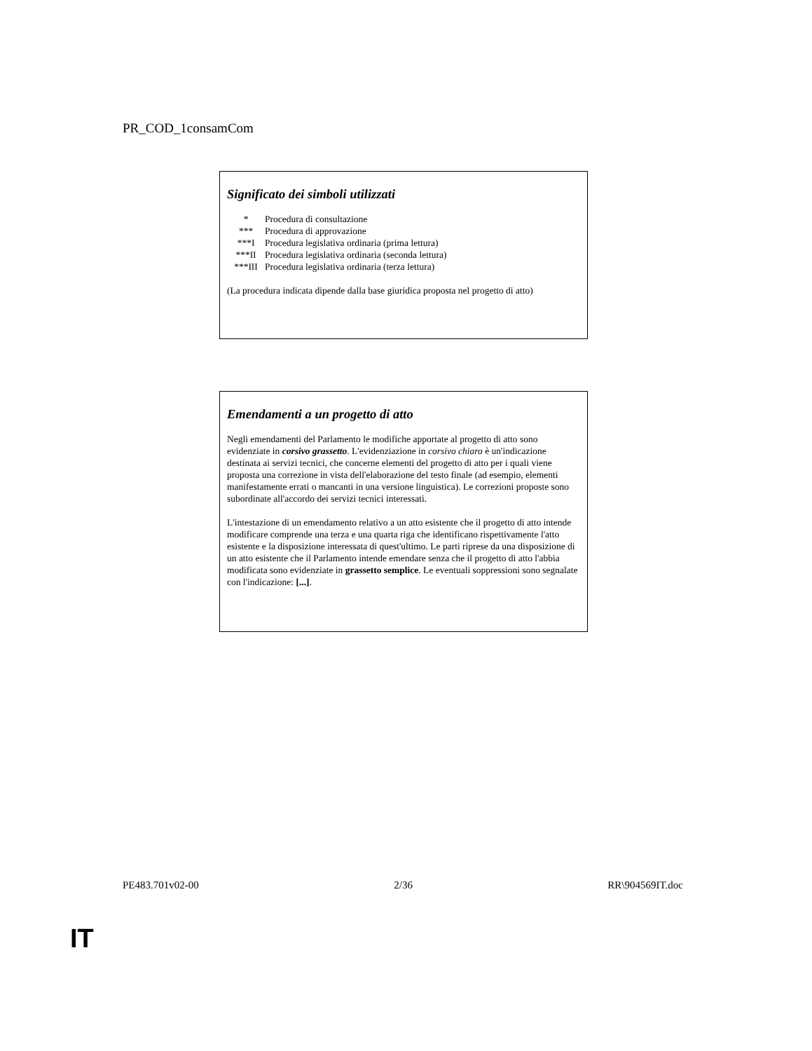PR_COD_1consamCom
Significato dei simboli utilizzati
| * | Procedura di consultazione |
| *** | Procedura di approvazione |
| ***I | Procedura legislativa ordinaria (prima lettura) |
| ***II | Procedura legislativa ordinaria (seconda lettura) |
| ***III | Procedura legislativa ordinaria (terza lettura) |
(La procedura indicata dipende dalla base giuridica proposta nel progetto di atto)
Emendamenti a un progetto di atto
Negli emendamenti del Parlamento le modifiche apportate al progetto di atto sono evidenziate in corsivo grassetto. L'evidenziazione in corsivo chiaro è un'indicazione destinata ai servizi tecnici, che concerne elementi del progetto di atto per i quali viene proposta una correzione in vista dell'elaborazione del testo finale (ad esempio, elementi manifestamente errati o mancanti in una versione linguistica). Le correzioni proposte sono subordinate all'accordo dei servizi tecnici interessati.
L'intestazione di un emendamento relativo a un atto esistente che il progetto di atto intende modificare comprende una terza e una quarta riga che identificano rispettivamente l'atto esistente e la disposizione interessata di quest'ultimo. Le parti riprese da una disposizione di un atto esistente che il Parlamento intende emendare senza che il progetto di atto l'abbia modificata sono evidenziate in grassetto semplice. Le eventuali soppressioni sono segnalate con l'indicazione: [...].
PE483.701v02-00 2/36 RR\904569IT.doc
IT